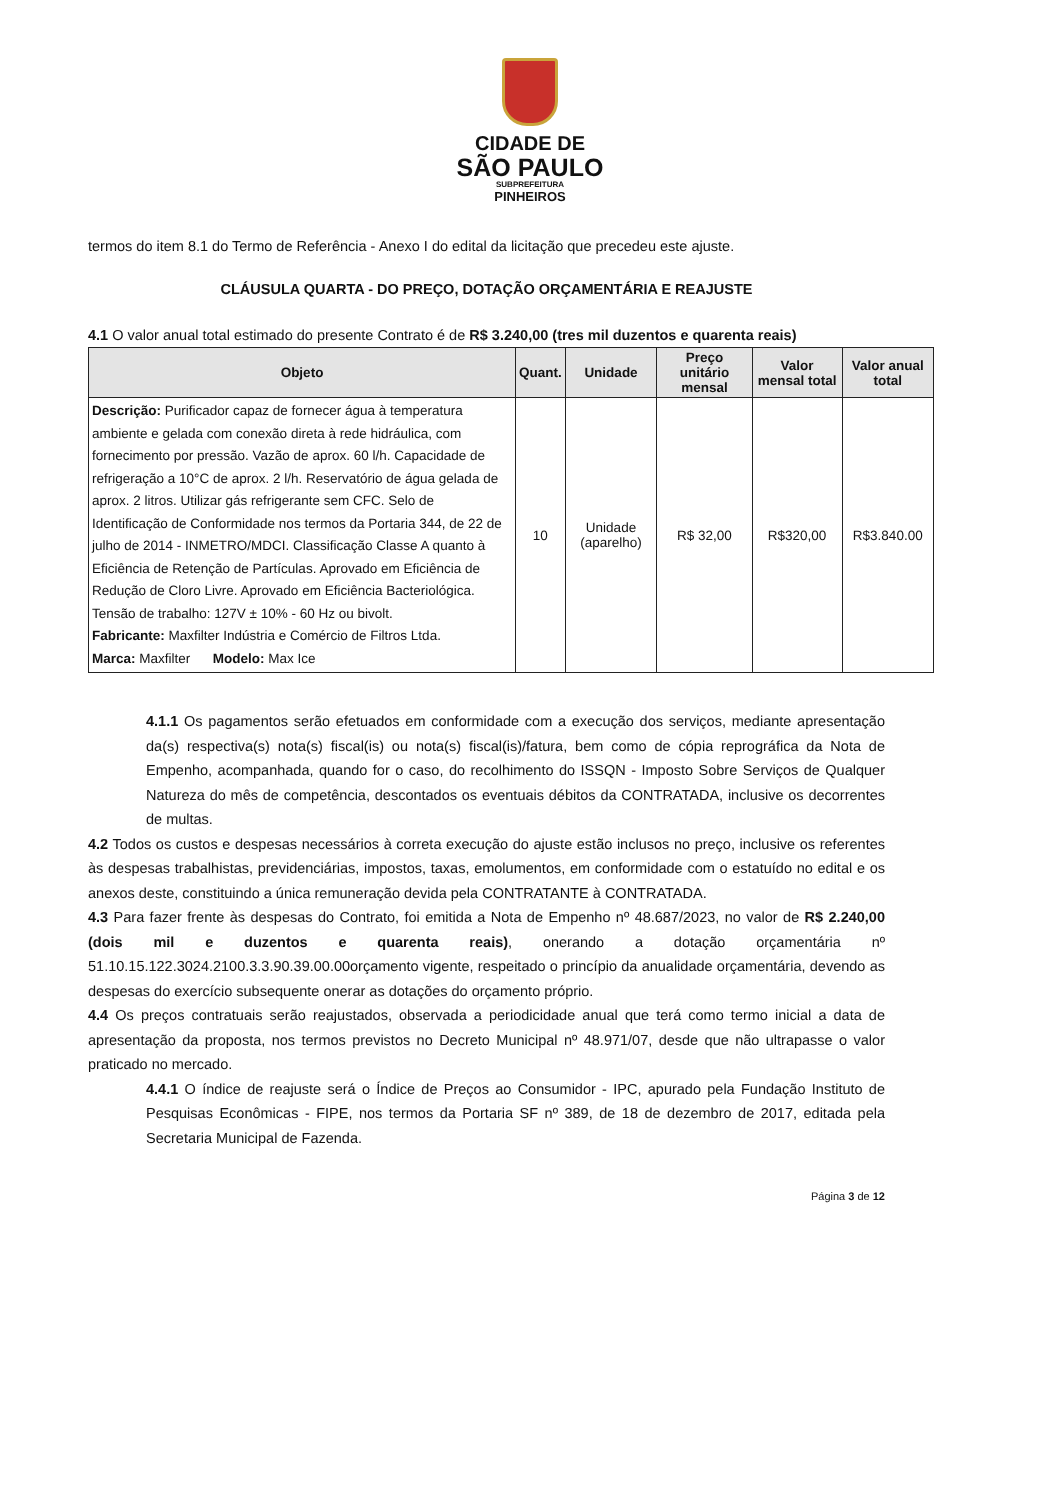CIDADE DE
SÃO PAULO
SUBPREFEITURA
PINHEIROS
termos do item 8.1 do Termo de Referência - Anexo I do edital da licitação que precedeu este ajuste.
CLÁUSULA QUARTA - DO PREÇO, DOTAÇÃO ORÇAMENTÁRIA E REAJUSTE
4.1 O valor anual total estimado do presente Contrato é de R$ 3.240,00 (tres mil duzentos e quarenta reais)
| Objeto | Quant. | Unidade | Preço unitário mensal | Valor mensal total | Valor anual total |
| --- | --- | --- | --- | --- | --- |
| Descrição: Purificador capaz de fornecer água à temperatura ambiente e gelada com conexão direta à rede hidráulica, com fornecimento por pressão. Vazão de aprox. 60 l/h. Capacidade de refrigeração a 10°C de aprox. 2 l/h. Reservatório de água gelada de aprox. 2 litros. Utilizar gás refrigerante sem CFC. Selo de Identificação de Conformidade nos termos da Portaria 344, de 22 de julho de 2014 - INMETRO/MDCI. Classificação Classe A quanto à Eficiência de Retenção de Partículas. Aprovado em Eficiência de Redução de Cloro Livre. Aprovado em Eficiência Bacteriológica. Tensão de trabalho: 127V ± 10% - 60 Hz ou bivolt. Fabricante: Maxfilter Indústria e Comércio de Filtros Ltda. Marca: Maxfilter Modelo: Max Ice | 10 | Unidade (aparelho) | R$ 32,00 | R$320,00 | R$3.840.00 |
4.1.1 Os pagamentos serão efetuados em conformidade com a execução dos serviços, mediante apresentação da(s) respectiva(s) nota(s) fiscal(is) ou nota(s) fiscal(is)/fatura, bem como de cópia reprográfica da Nota de Empenho, acompanhada, quando for o caso, do recolhimento do ISSQN - Imposto Sobre Serviços de Qualquer Natureza do mês de competência, descontados os eventuais débitos da CONTRATADA, inclusive os decorrentes de multas.
4.2 Todos os custos e despesas necessários à correta execução do ajuste estão inclusos no preço, inclusive os referentes às despesas trabalhistas, previdenciárias, impostos, taxas, emolumentos, em conformidade com o estatuído no edital e os anexos deste, constituindo a única remuneração devida pela CONTRATANTE à CONTRATADA.
4.3 Para fazer frente às despesas do Contrato, foi emitida a Nota de Empenho nº 48.687/2023, no valor de R$ 2.240,00 (dois mil e duzentos e quarenta reais), onerando a dotação orçamentária nº 51.10.15.122.3024.2100.3.3.90.39.00.00orçamento vigente, respeitado o princípio da anualidade orçamentária, devendo as despesas do exercício subsequente onerar as dotações do orçamento próprio.
4.4 Os preços contratuais serão reajustados, observada a periodicidade anual que terá como termo inicial a data de apresentação da proposta, nos termos previstos no Decreto Municipal nº 48.971/07, desde que não ultrapasse o valor praticado no mercado.
4.4.1 O índice de reajuste será o Índice de Preços ao Consumidor - IPC, apurado pela Fundação Instituto de Pesquisas Econômicas - FIPE, nos termos da Portaria SF nº 389, de 18 de dezembro de 2017, editada pela Secretaria Municipal de Fazenda.
Página 3 de 12